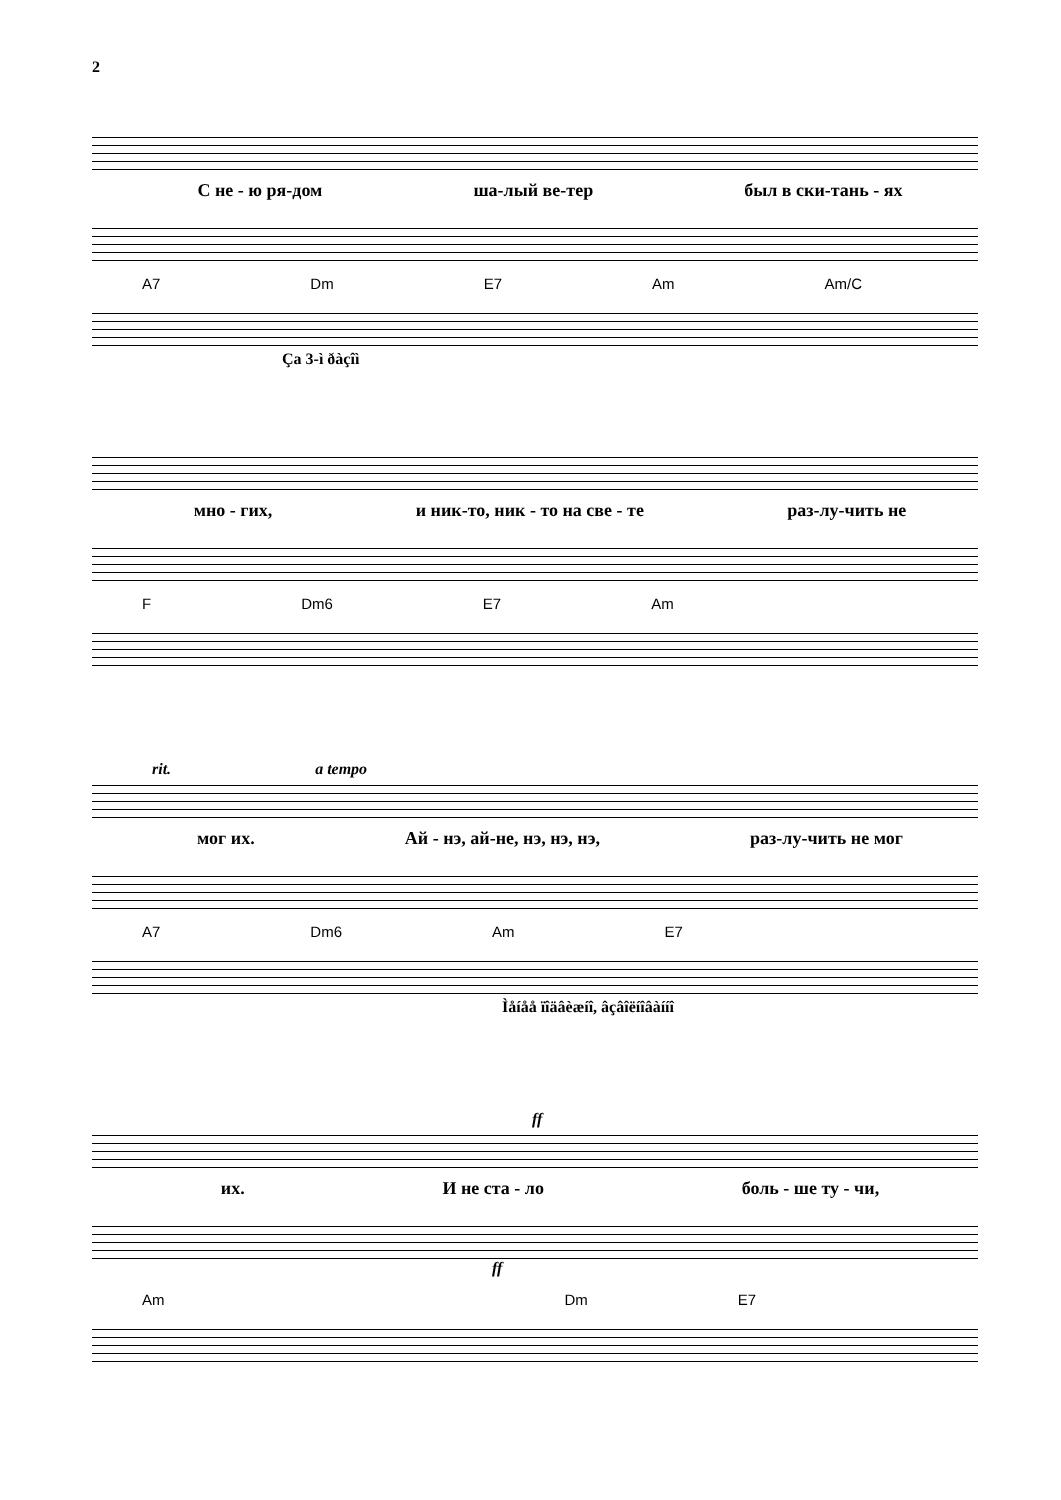2
С не - ю ря-дом ша-лый ве-тер был в ски-тань - ях
A7 Dm E7 Am Am/C
Ça 3-ì ðàçîì
мно - гих, и ник-то, ник - то на све - те раз-лу-чить не
F Dm6 E7 Am
rit. a tempo
мог их. Ай - нэ, ай-не, нэ, нэ, нэ, раз-лу-чить не мог
A7 Dm6 Am E7
Ìåíåå ïîäâèæíî, âçâîëíîâàííî
ff
их. И не ста - ло боль - ше ту - чи,
ff
Am Dm E7